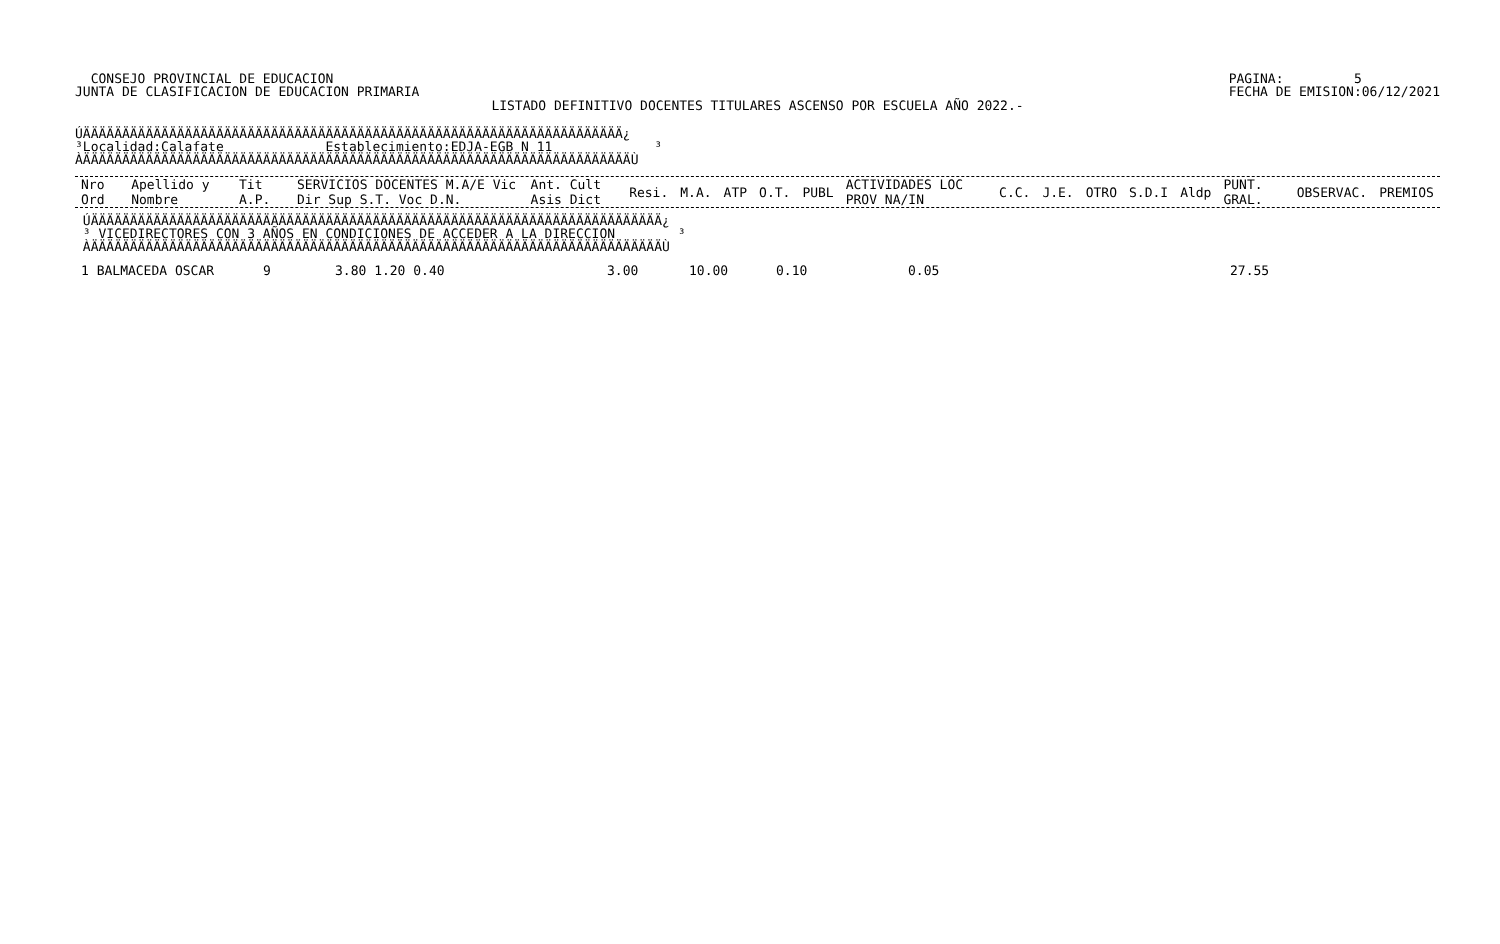CONSEJO PROVINCIAL DE EDUCACION
JUNTA DE CLASIFICACION DE EDUCACION PRIMARIA
PAGINA:         5
FECHA DE EMISION:06/12/2021
LISTADO DEFINITIVO DOCENTES TITULARES ASCENSO POR ESCUELA AÑO 2022.-
ÚÄÄÄÄÄÄÄÄÄÄÄÄÄÄÄÄÄÄÄÄÄÄÄÄÄÄÄÄÄÄÄÄÄÄÄÄÄÄÄÄÄÄÄÄÄÄÄÄÄÄÄÄÄÄÄÄÄÄÄÄÄÄÄÄÄÄÄÄÄ¿
³Localidad:Calafate             Establecimiento:EDJA-EGB N 11             ³
ÀÄÄÄÄÄÄÄÄÄÄÄÄÄÄÄÄÄÄÄÄÄÄÄÄÄÄÄÄÄÄÄÄÄÄÄÄÄÄÄÄÄÄÄÄÄÄÄÄÄÄÄÄÄÄÄÄÄÄÄÄÄÄÄÄÄÄÄÄÄÄÙ
| Nro Ord | Apellido y Nombre | Tit A.P. | SERVICIOS DOCENTES M.A/E Vic Dir Sup S.T. Voc D.N. | Ant. Cult Asis Dict | Resi. | M.A. | ATP | O.T. | PUBL | ACTIVIDADES LOC PROV NA/IN | C.C. | J.E. | OTRO | S.D.I | Aldp | PUNT. GRAL. | OBSERVAC. | PREMIOS |
| --- | --- | --- | --- | --- | --- | --- | --- | --- | --- | --- | --- | --- | --- | --- | --- | --- | --- | --- |
 ÚÄÄÄÄÄÄÄÄÄÄÄÄÄÄÄÄÄÄÄÄÄÄÄÄÄÄÄÄÄÄÄÄÄÄÄÄÄÄÄÄÄÄÄÄÄÄÄÄÄÄÄÄÄÄÄÄÄÄÄÄÄÄÄÄÄÄÄÄÄÄÄÄÄ¿
 ³ VICEDIRECTORES CON 3 AÑOS EN CONDICIONES DE ACCEDER A LA DIRECCION        ³
 ÀÄÄÄÄÄÄÄÄÄÄÄÄÄÄÄÄÄÄÄÄÄÄÄÄÄÄÄÄÄÄÄÄÄÄÄÄÄÄÄÄÄÄÄÄÄÄÄÄÄÄÄÄÄÄÄÄÄÄÄÄÄÄÄÄÄÄÄÄÄÄÄÄÄÙ
| 1 BALMACEDA OSCAR | 9 | 3.80 1.20 0.40 | 3.00 | 10.00 | 0.10 | 0.05 | 27.55 |